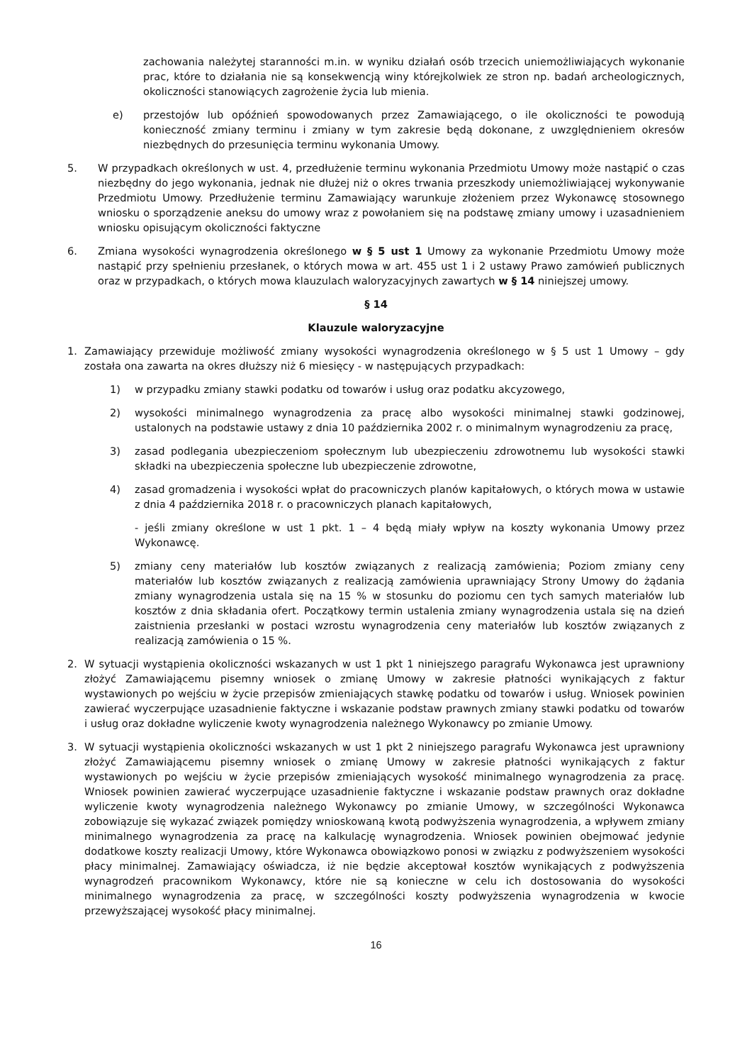zachowania należytej staranności m.in. w wyniku działań osób trzecich uniemożliwiających wykonanie prac, które to działania nie są konsekwencją winy którejkolwiek ze stron np. badań archeologicznych, okoliczności stanowiących zagrożenie życia lub mienia.
e) przestojów lub opóźnień spowodowanych przez Zamawiającego, o ile okoliczności te powodują konieczność zmiany terminu i zmiany w tym zakresie będą dokonane, z uwzględnieniem okresów niezbędnych do przesunięcia terminu wykonania Umowy.
5. W przypadkach określonych w ust. 4, przedłużenie terminu wykonania Przedmiotu Umowy może nastąpić o czas niezbędny do jego wykonania, jednak nie dłużej niż o okres trwania przeszkody uniemożliwiającej wykonywanie Przedmiotu Umowy. Przedłużenie terminu Zamawiający warunkuje złożeniem przez Wykonawcę stosownego wniosku o sporządzenie aneksu do umowy wraz z powołaniem się na podstawę zmiany umowy i uzasadnieniem wniosku opisującym okoliczności faktyczne
6. Zmiana wysokości wynagrodzenia określonego w § 5 ust 1 Umowy za wykonanie Przedmiotu Umowy może nastąpić przy spełnieniu przesłanek, o których mowa w art. 455 ust 1 i 2 ustawy Prawo zamówień publicznych oraz w przypadkach, o których mowa klauzulach waloryzacyjnych zawartych w § 14 niniejszej umowy.
§ 14
Klauzule waloryzacyjne
1. Zamawiający przewiduje możliwość zmiany wysokości wynagrodzenia określonego w § 5 ust 1 Umowy – gdy została ona zawarta na okres dłuższy niż 6 miesięcy - w następujących przypadkach:
1) w przypadku zmiany stawki podatku od towarów i usług oraz podatku akcyzowego,
2) wysokości minimalnego wynagrodzenia za pracę albo wysokości minimalnej stawki godzinowej, ustalonych na podstawie ustawy z dnia 10 października 2002 r. o minimalnym wynagrodzeniu za pracę,
3) zasad podlegania ubezpieczeniom społecznym lub ubezpieczeniu zdrowotnemu lub wysokości stawki składki na ubezpieczenia społeczne lub ubezpieczenie zdrowotne,
4) zasad gromadzenia i wysokości wpłat do pracowniczych planów kapitałowych, o których mowa w ustawie z dnia 4 października 2018 r. o pracowniczych planach kapitałowych,
- jeśli zmiany określone w ust 1 pkt. 1 – 4 będą miały wpływ na koszty wykonania Umowy przez Wykonawcę.
5) zmiany ceny materiałów lub kosztów związanych z realizacją zamówienia; Poziom zmiany ceny materiałów lub kosztów związanych z realizacją zamówienia uprawniający Strony Umowy do żądania zmiany wynagrodzenia ustala się na 15 % w stosunku do poziomu cen tych samych materiałów lub kosztów z dnia składania ofert. Początkowy termin ustalenia zmiany wynagrodzenia ustala się na dzień zaistnienia przesłanki w postaci wzrostu wynagrodzenia ceny materiałów lub kosztów związanych z realizacją zamówienia o 15 %.
2. W sytuacji wystąpienia okoliczności wskazanych w ust 1 pkt 1 niniejszego paragrafu Wykonawca jest uprawniony złożyć Zamawiającemu pisemny wniosek o zmianę Umowy w zakresie płatności wynikających z faktur wystawionych po wejściu w życie przepisów zmieniających stawkę podatku od towarów i usług. Wniosek powinien zawierać wyczerpujące uzasadnienie faktyczne i wskazanie podstaw prawnych zmiany stawki podatku od towarów i usług oraz dokładne wyliczenie kwoty wynagrodzenia należnego Wykonawcy po zmianie Umowy.
3. W sytuacji wystąpienia okoliczności wskazanych w ust 1 pkt 2 niniejszego paragrafu Wykonawca jest uprawniony złożyć Zamawiającemu pisemny wniosek o zmianę Umowy w zakresie płatności wynikających z faktur wystawionych po wejściu w życie przepisów zmieniających wysokość minimalnego wynagrodzenia za pracę. Wniosek powinien zawierać wyczerpujące uzasadnienie faktyczne i wskazanie podstaw prawnych oraz dokładne wyliczenie kwoty wynagrodzenia należnego Wykonawcy po zmianie Umowy, w szczególności Wykonawca zobowiązuje się wykazać związek pomiędzy wnioskowaną kwotą podwyższenia wynagrodzenia, a wpływem zmiany minimalnego wynagrodzenia za pracę na kalkulację wynagrodzenia. Wniosek powinien obejmować jedynie dodatkowe koszty realizacji Umowy, które Wykonawca obowiązkowo ponosi w związku z podwyższeniem wysokości płacy minimalnej. Zamawiający oświadcza, iż nie będzie akceptował kosztów wynikających z podwyższenia wynagrodzeń pracownikom Wykonawcy, które nie są konieczne w celu ich dostosowania do wysokości minimalnego wynagrodzenia za pracę, w szczególności koszty podwyższenia wynagrodzenia w kwocie przewyższającej wysokość płacy minimalnej.
16